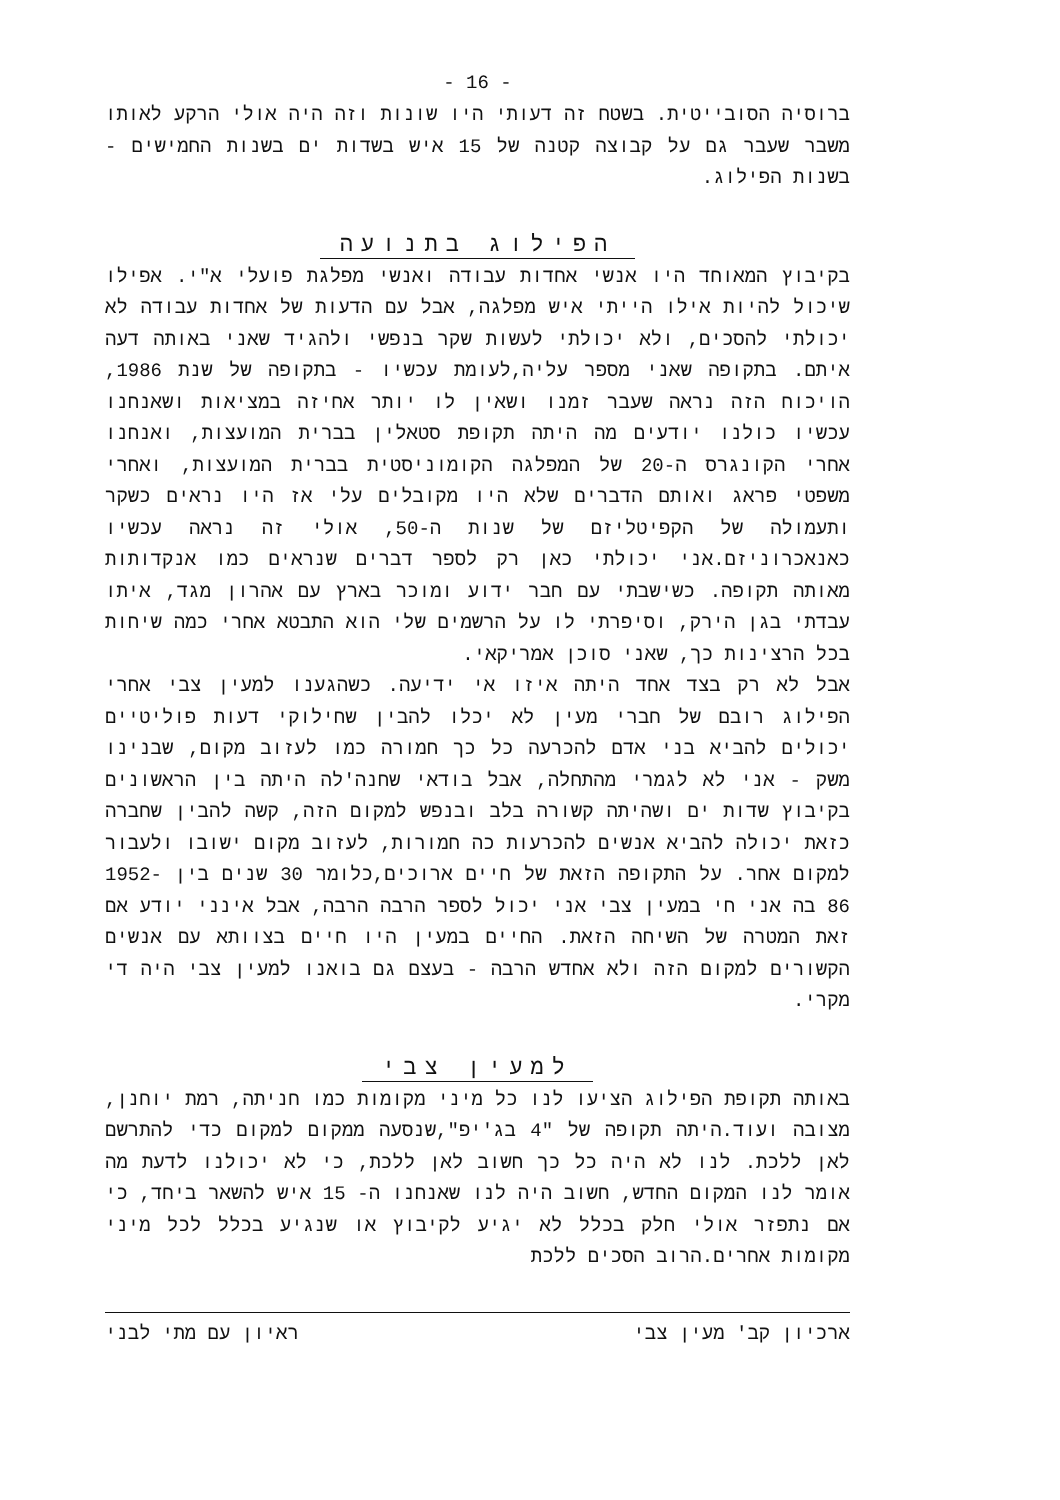- 16 -
ברוסיה הסובייטית. בשטח זה דעותי היו שונות וזה היה אולי הרקע לאותו משבר שעבר גם על קבוצה קטנה של 15 איש בשדות ים בשנות החמישים - בשנות הפילוג.
הפילוג בתנועה
בקיבוץ המאוחד היו אנשי אחדות עבודה ואנשי מפלגת פועלי א"י. אפילו שיכול להיות אילו הייתי איש מפלגה, אבל עם הדעות של אחדות עבודה לא יכולתי להסכים, ולא יכולתי לעשות שקר בנפשי ולהגיד שאני באותה דעה איתם. בתקופה שאני מספר עליה,לעומת עכשיו - בתקופה של שנת 1986, הויכוח הזה נראה שעבר זמנו ושאין לו יותר אחיזה במציאות ושאנחנו עכשיו כולנו יודעים מה היתה תקופת סטאלין בברית המועצות, ואנחנו אחרי הקונגרס ה-20 של המפלגה הקומוניסטית בברית המועצות, ואחרי משפטי פראג ואותם הדברים שלא היו מקובלים עלי אז היו נראים כשקר ותעמולה של הקפיטליזם של שנות ה-50, אולי זה נראה עכשיו כאנאכרוניזם.אני יכולתי כאן רק לספר דברים שנראים כמו אנקדותות מאותה תקופה. כשישבתי עם חבר ידוע ומוכר בארץ עם אהרון מגד, איתו עבדתי בגן הירק, וסיפרתי לו על הרשמים שלי הוא התבטא אחרי כמה שיחות בכל הרצינות כך, שאני סוכן אמריקאי.
אבל לא רק בצד אחד היתה איזו אי ידיעה. כשהגענו למעין צבי אחרי הפילוג רובם של חברי מעין לא יכלו להבין שחילוקי דעות פוליטיים יכולים להביא בני אדם להכרעה כל כך חמורה כמו לעזוב מקום, שבנינו משק - אני לא לגמרי מהתחלה, אבל בודאי שחנה'לה היתה בין הראשונים בקיבוץ שדות ים ושהיתה קשורה בלב ובנפש למקום הזה, קשה להבין שחברה כזאת יכולה להביא אנשים להכרעות כה חמורות, לעזוב מקום ישובו ולעבור למקום אחר. על התקופה הזאת של חיים ארוכים,כלומר 30 שנים בין 1952-86 בה אני חי במעין צבי אני יכול לספר הרבה הרבה, אבל אינני יודע אם זאת המטרה של השיחה הזאת. החיים במעין היו חיים בצוותא עם אנשים הקשורים למקום הזה ולא אחדש הרבה - בעצם גם בואנו למעין צבי היה די מקרי.
למעין צבי
באותה תקופת הפילוג הציעו לנו כל מיני מקומות כמו חניתה, רמת יוחנן, מצובה ועוד.היתה תקופה של "4 בג'יפ",שנסעה ממקום למקום כדי להתרשם לאן ללכת. לנו לא היה כל כך חשוב לאן ללכת, כי לא יכולנו לדעת מה אומר לנו המקום החדש, חשוב היה לנו שאנחנו ה- 15 איש להשאר ביחד, כי אם נתפזר אולי חלק בכלל לא יגיע לקיבוץ או שנגיע בכלל לכל מיני מקומות אחרים.הרוב הסכים ללכת
ארכיון קב' מעין צבי ראיון עם מתי לבני